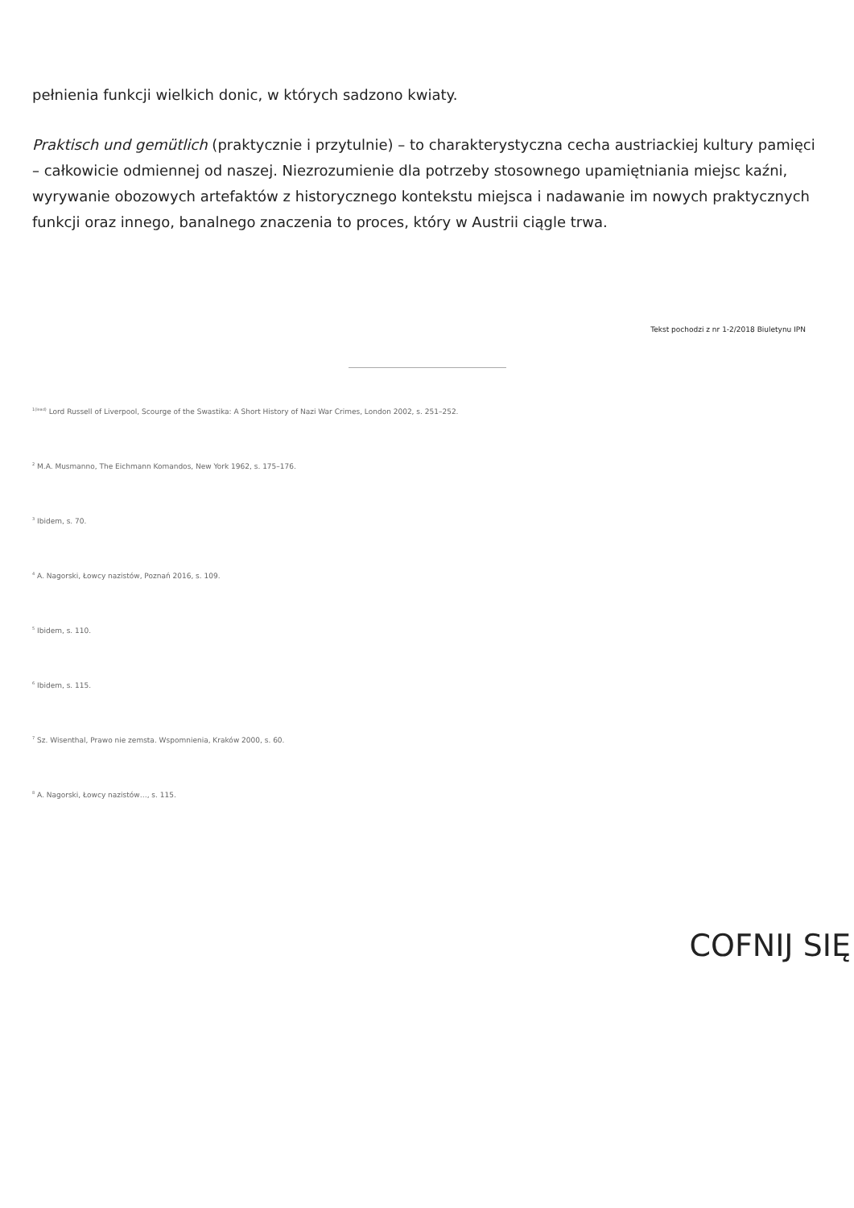pełnienia funkcji wielkich donic, w których sadzono kwiaty.
Praktisch und gemütlich (praktycznie i przytulnie) – to charakterystyczna cecha austriackiej kultury pamięci – całkowicie odmiennej od naszej. Niezrozumienie dla potrzeby stosownego upamiętniania miejsc kaźni, wyrywanie obozowych artefaktów z historycznego kontekstu miejsca i nadawanie im nowych praktycznych funkcji oraz innego, banalnego znaczenia to proces, który w Austrii ciągle trwa.
Tekst pochodzi z nr 1-2/2018 Biuletynu IPN
<sup>1(lead)</sup> Lord Russell of Liverpool, Scourge of the Swastika: A Short History of Nazi War Crimes, London 2002, s. 251–252.
<sup>2</sup> M.A. Musmanno, The Eichmann Komandos, New York 1962, s. 175–176.
<sup>3</sup> Ibidem, s. 70.
<sup>4</sup> A. Nagorski, Łowcy nazistów, Poznań 2016, s. 109.
<sup>5</sup> Ibidem, s. 110.
<sup>6</sup> Ibidem, s. 115.
<sup>7</sup> Sz. Wisenthal, Prawo nie zemsta. Wspomnienia, Kraków 2000, s. 60.
<sup>8</sup> A. Nagorski, Łowcy nazistów…, s. 115.
COFNIJ SIĘ